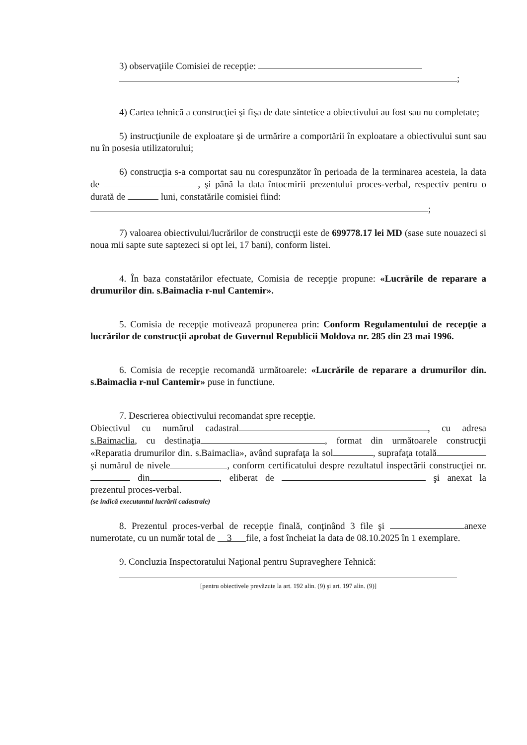3) observaţiile Comisiei de recepţie:
;
4) Cartea tehnică a construcţiei şi fişa de date sintetice a obiectivului au fost sau nu completate;
5) instrucţiunile de exploatare şi de urmărire a comportării în exploatare a obiectivului sunt sau nu în posesia utilizatorului;
6) construcţia s-a comportat sau nu corespunzător în perioada de la terminarea acesteia, la data de , şi până la data întocmirii prezentului proces-verbal, respectiv pentru o durată de luni, constatările comisiei fiind:
;
7) valoarea obiectivului/lucrărilor de construcţii este de 699778.17 lei MD (sase sute nouazeci si noua mii sapte sute saptezeci si opt lei, 17 bani), conform listei.
4. În baza constatărilor efectuate, Comisia de recepţie propune: «Lucrările de reparare a drumurilor din. s.Baimaclia r-nul Cantemir».
5. Comisia de recepţie motivează propunerea prin: Conform Regulamentului de recepţie a lucrărilor de construcţii aprobat de Guvernul Republicii Moldova nr. 285 din 23 mai 1996.
6. Comisia de recepţie recomandă următoarele: «Lucrările de reparare a drumurilor din. s.Baimaclia r-nul Cantemir» puse in functiune.
7. Descrierea obiectivului recomandat spre recepţie.
Obiectivul cu numărul cadastral , cu adresa s.Baimaclia, cu destinaţia , format din următoarele construcţii «Reparatia drumurilor din. s.Baimaclia», având suprafaţa la sol , suprafaţa totală şi numărul de nivele , conform certificatului despre rezultatul inspectării construcţiei nr. din , eliberat de şi anexat la prezentul proces-verbal.
(se indică executantul lucrării cadastrale)
8. Prezentul proces-verbal de recepţie finală, conţinând 3 file şi anexe numerotate, cu un număr total de 3 file, a fost încheiat la data de 08.10.2025 în 1 exemplare.
9. Concluzia Inspectoratului Naţional pentru Supraveghere Tehnică:
[pentru obiectivele prevăzute la art. 192 alin. (9) şi art. 197 alin. (9)]